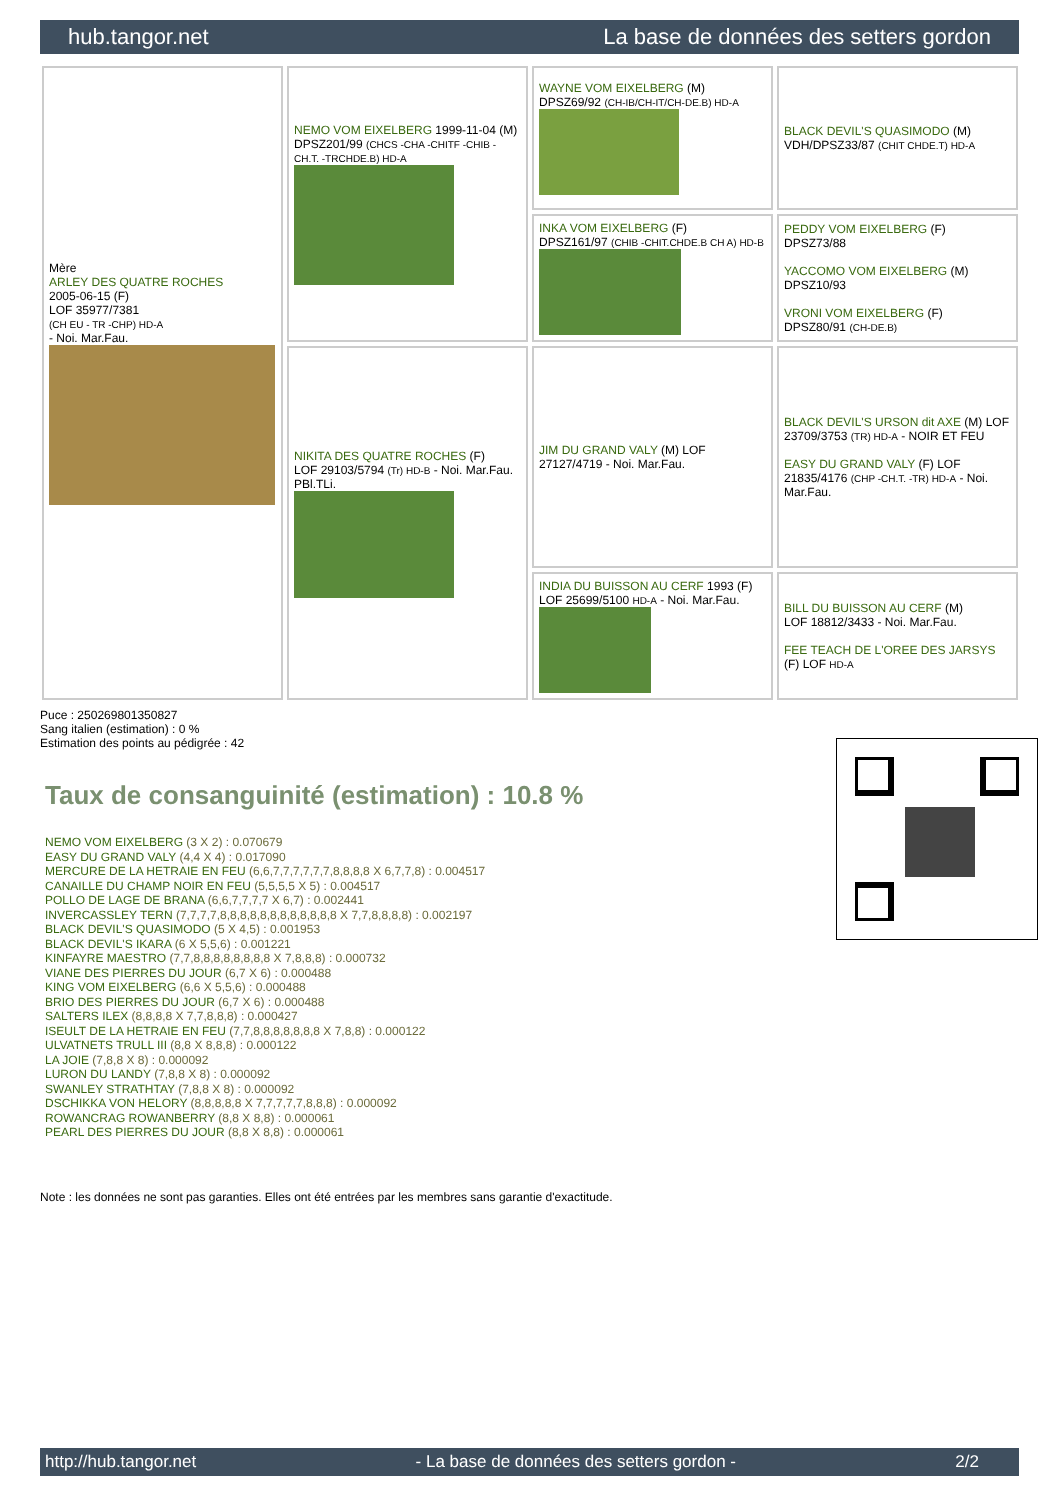hub.tangor.net La base de données des setters gordon
| Mère ARLEY DES QUATRE ROCHES 2005-06-15 (F) LOF 35977/7381 (CH EU - TR -CHP) HD-A - Noi. Mar.Fau. | NEMO VOM EIXELBERG 1999-11-04 (M) DPSZ201/99 (CHCS -CHA -CHITF -CHIB -CH.T. -TRCHDE.B) HD-A | WAYNE VOM EIXELBERG (M) DPSZ69/92 (CH-IB/CH-IT/CH-DE.B) HD-A | BLACK DEVIL'S QUASIMODO (M) VDH/DPSZ33/87 (CHIT CHDE.T) HD-A |
| | | INKA VOM EIXELBERG (F) DPSZ161/97 (CHIB -CHIT.CHDE.B CH A) HD-B | PEDDY VOM EIXELBERG (F) DPSZ73/88 YACCOMO VOM EIXELBERG (M) DPSZ10/93 VRONI VOM EIXELBERG (F) DPSZ80/91 (CH-DE.B) |
| | NIKITA DES QUATRE ROCHES (F) LOF 29103/5794 (Tr) HD-B - Noi. Mar.Fau. PBl.TLi. | JIM DU GRAND VALY (M) LOF 27127/4719 - Noi. Mar.Fau. | BLACK DEVIL'S URSON dit AXE (M) LOF 23709/3753 (TR) HD-A - NOIR ET FEU EASY DU GRAND VALY (F) LOF 21835/4176 (CHP -CH.T. -TR) HD-A - Noi. Mar.Fau. |
| | | INDIA DU BUISSON AU CERF 1993 (F) LOF 25699/5100 HD-A - Noi. Mar.Fau. | BILL DU BUISSON AU CERF (M) LOF 18812/3433 - Noi. Mar.Fau. FEE TEACH DE L'OREE DES JARSYS (F) LOF HD-A |
Puce : 250269801350827
Sang italien (estimation) : 0 %
Estimation des points au pédigrée : 42
Taux de consanguinité (estimation) : 10.8 %
NEMO VOM EIXELBERG (3 X 2) : 0.070679
EASY DU GRAND VALY (4,4 X 4) : 0.017090
MERCURE DE LA HETRAIE EN FEU (6,6,7,7,7,7,7,7,8,8,8,8 X 6,7,7,8) : 0.004517
CANAILLE DU CHAMP NOIR EN FEU (5,5,5,5 X 5) : 0.004517
POLLO DE LAGE DE BRANA (6,6,7,7,7,7 X 6,7) : 0.002441
INVERCASSLEY TERN (7,7,7,7,8,8,8,8,8,8,8,8,8,8,8,8 X 7,7,8,8,8,8) : 0.002197
BLACK DEVIL'S QUASIMODO (5 X 4,5) : 0.001953
BLACK DEVIL'S IKARA (6 X 5,5,6) : 0.001221
KINFAYRE MAESTRO (7,7,8,8,8,8,8,8,8,8 X 7,8,8,8) : 0.000732
VIANE DES PIERRES DU JOUR (6,7 X 6) : 0.000488
KING VOM EIXELBERG (6,6 X 5,5,6) : 0.000488
BRIO DES PIERRES DU JOUR (6,7 X 6) : 0.000488
SALTERS ILEX (8,8,8,8 X 7,7,8,8,8) : 0.000427
ISEULT DE LA HETRAIE EN FEU (7,7,8,8,8,8,8,8,8 X 7,8,8) : 0.000122
ULVATNETS TRULL III (8,8 X 8,8,8) : 0.000122
LA JOIE (7,8,8 X 8) : 0.000092
LURON DU LANDY (7,8,8 X 8) : 0.000092
SWANLEY STRATHTAY (7,8,8 X 8) : 0.000092
DSCHIKKA VON HELORY (8,8,8,8,8 X 7,7,7,7,7,8,8,8) : 0.000092
ROWANCRAG ROWANBERRY (8,8 X 8,8) : 0.000061
PEARL DES PIERRES DU JOUR (8,8 X 8,8) : 0.000061
Note : les données ne sont pas garanties. Elles ont été entrées par les membres sans garantie d'exactitude.
http://hub.tangor.net - La base de données des setters gordon - 2/2